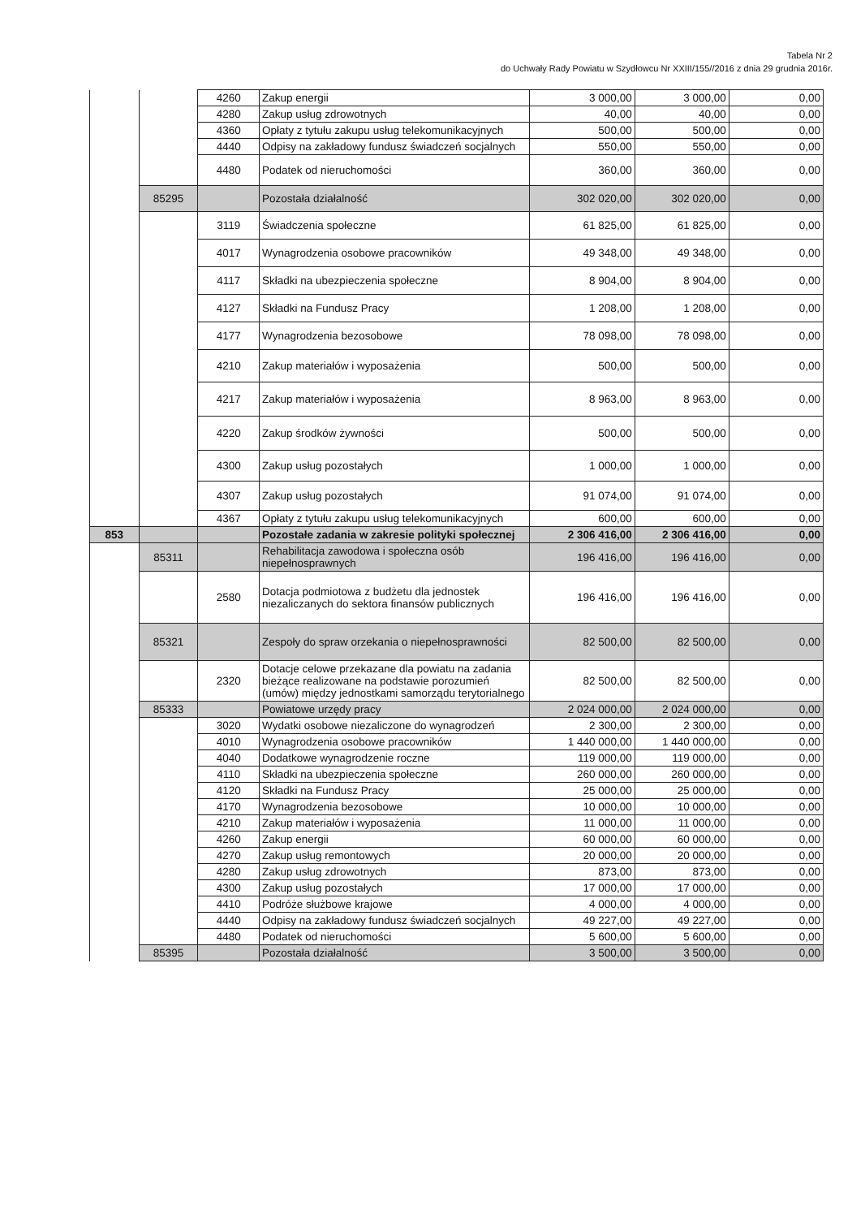Tabela Nr 2
do Uchwały Rady Powiatu w Szydłowcu Nr XXIII/155//2016 z dnia 29 grudnia 2016r.
| | | 4260 | Zakup energii | 3 000,00 | 3 000,00 | 0,00 |
| | | 4280 | Zakup usług zdrowotnych | 40,00 | 40,00 | 0,00 |
| | | 4360 | Opłaty z tytułu zakupu usług telekomunikacyjnych | 500,00 | 500,00 | 0,00 |
| | | 4440 | Odpisy na zakładowy fundusz świadczeń socjalnych | 550,00 | 550,00 | 0,00 |
| | | 4480 | Podatek od nieruchomości | 360,00 | 360,00 | 0,00 |
| | 85295 | | Pozostała działalność | 302 020,00 | 302 020,00 | 0,00 |
| | | 3119 | Świadczenia społeczne | 61 825,00 | 61 825,00 | 0,00 |
| | | 4017 | Wynagrodzenia osobowe pracowników | 49 348,00 | 49 348,00 | 0,00 |
| | | 4117 | Składki na ubezpieczenia społeczne | 8 904,00 | 8 904,00 | 0,00 |
| | | 4127 | Składki na Fundusz Pracy | 1 208,00 | 1 208,00 | 0,00 |
| | | 4177 | Wynagrodzenia bezosobowe | 78 098,00 | 78 098,00 | 0,00 |
| | | 4210 | Zakup materiałów i wyposażenia | 500,00 | 500,00 | 0,00 |
| | | 4217 | Zakup materiałów i wyposażenia | 8 963,00 | 8 963,00 | 0,00 |
| | | 4220 | Zakup środków żywności | 500,00 | 500,00 | 0,00 |
| | | 4300 | Zakup usług pozostałych | 1 000,00 | 1 000,00 | 0,00 |
| | | 4307 | Zakup usług pozostałych | 91 074,00 | 91 074,00 | 0,00 |
| | | 4367 | Opłaty z tytułu zakupu usług telekomunikacyjnych | 600,00 | 600,00 | 0,00 |
| 853 | | | Pozostałe zadania w zakresie polityki społecznej | 2 306 416,00 | 2 306 416,00 | 0,00 |
| | 85311 | | Rehabilitacja zawodowa i społeczna osób niepełnosprawnych | 196 416,00 | 196 416,00 | 0,00 |
| | | 2580 | Dotacja podmiotowa z budżetu dla jednostek niezaliczanych do sektora finansów publicznych | 196 416,00 | 196 416,00 | 0,00 |
| | 85321 | | Zespoły do spraw orzekania o niepełnosprawności | 82 500,00 | 82 500,00 | 0,00 |
| | | 2320 | Dotacje celowe przekazane dla powiatu na zadania bieżące realizowane na podstawie porozumień (umów) między jednostkami samorządu terytorialnego | 82 500,00 | 82 500,00 | 0,00 |
| | 85333 | | Powiatowe urzędy pracy | 2 024 000,00 | 2 024 000,00 | 0,00 |
| | | 3020 | Wydatki osobowe niezaliczone do wynagrodzeń | 2 300,00 | 2 300,00 | 0,00 |
| | | 4010 | Wynagrodzenia osobowe pracowników | 1 440 000,00 | 1 440 000,00 | 0,00 |
| | | 4040 | Dodatkowe wynagrodzenie roczne | 119 000,00 | 119 000,00 | 0,00 |
| | | 4110 | Składki na ubezpieczenia społeczne | 260 000,00 | 260 000,00 | 0,00 |
| | | 4120 | Składki na Fundusz Pracy | 25 000,00 | 25 000,00 | 0,00 |
| | | 4170 | Wynagrodzenia bezosobowe | 10 000,00 | 10 000,00 | 0,00 |
| | | 4210 | Zakup materiałów i wyposażenia | 11 000,00 | 11 000,00 | 0,00 |
| | | 4260 | Zakup energii | 60 000,00 | 60 000,00 | 0,00 |
| | | 4270 | Zakup usług remontowych | 20 000,00 | 20 000,00 | 0,00 |
| | | 4280 | Zakup usług zdrowotnych | 873,00 | 873,00 | 0,00 |
| | | 4300 | Zakup usług pozostałych | 17 000,00 | 17 000,00 | 0,00 |
| | | 4410 | Podróże służbowe krajowe | 4 000,00 | 4 000,00 | 0,00 |
| | | 4440 | Odpisy na zakładowy fundusz świadczeń socjalnych | 49 227,00 | 49 227,00 | 0,00 |
| | | 4480 | Podatek od nieruchomości | 5 600,00 | 5 600,00 | 0,00 |
| | 85395 | | Pozostała działalność | 3 500,00 | 3 500,00 | 0,00 |